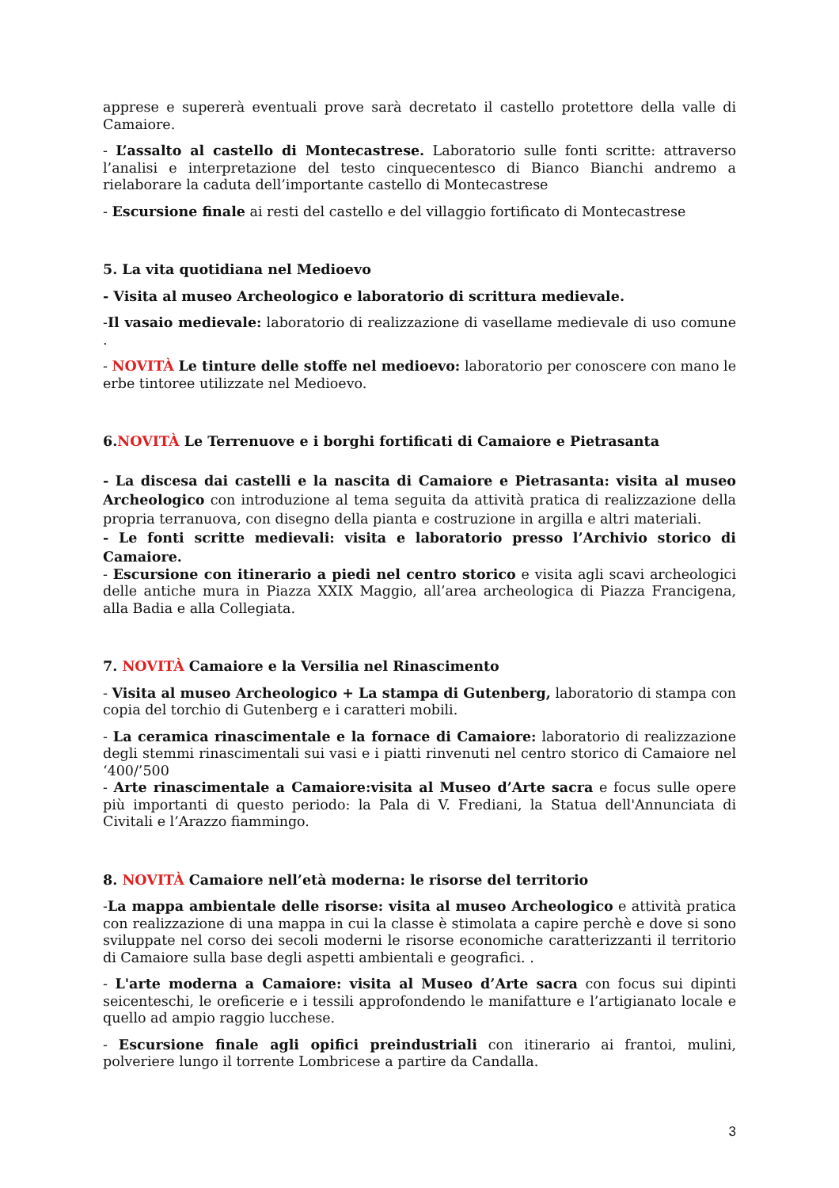apprese e supererà eventuali prove sarà decretato il castello protettore della valle di Camaiore.
- L’assalto al castello di Montecastrese. Laboratorio sulle fonti scritte: attraverso l’analisi e interpretazione del testo cinquecentesco di Bianco Bianchi andremo a rielaborare la caduta dell’importante castello di Montecastrese
- Escursione finale ai resti del castello e del villaggio fortificato di Montecastrese
5. La vita quotidiana nel Medioevo
- Visita al museo Archeologico e laboratorio di scrittura medievale.
-Il vasaio medievale: laboratorio di realizzazione di vasellame medievale di uso comune .
- NOVITÀ Le tinture delle stoffe nel medioevo: laboratorio per conoscere con mano le erbe tintoree utilizzate nel Medioevo.
6.NOVITÀ Le Terrenuove e i borghi fortificati di Camaiore e Pietrasanta
- La discesa dai castelli e la nascita di Camaiore e Pietrasanta: visita al museo Archeologico con introduzione al tema seguita da attività pratica di realizzazione della propria terranuova, con disegno della pianta e costruzione in argilla e altri materiali.
- Le fonti scritte medievali: visita e laboratorio presso l’Archivio storico di Camaiore.
- Escursione con itinerario a piedi nel centro storico e visita agli scavi archeologici delle antiche mura in Piazza XXIX Maggio, all’area archeologica di Piazza Francigena, alla Badia e alla Collegiata.
7. NOVITÀ Camaiore e la Versilia nel Rinascimento
- Visita al museo Archeologico + La stampa di Gutenberg, laboratorio di stampa con copia del torchio di Gutenberg e i caratteri mobili.
- La ceramica rinascimentale e la fornace di Camaiore: laboratorio di realizzazione degli stemmi rinascimentali sui vasi e i piatti rinvenuti nel centro storico di Camaiore nel ‘400/’500
- Arte rinascimentale a Camaiore:visita al Museo d’Arte sacra e focus sulle opere più importanti di questo periodo: la Pala di V. Frediani, la Statua dell'Annunciata di Civitali e l’Arazzo fiammingo.
8. NOVITÀ Camaiore nell’età moderna: le risorse del territorio
-La mappa ambientale delle risorse: visita al museo Archeologico e attività pratica con realizzazione di una mappa in cui la classe è stimolata a capire perchè e dove si sono sviluppate nel corso dei secoli moderni le risorse economiche caratterizzanti il territorio di Camaiore sulla base degli aspetti ambientali e geografici. .
- L'arte moderna a Camaiore: visita al Museo d’Arte sacra con focus sui dipinti seicenteschi, le oreficerie e i tessili approfondendo le manifatture e l’artigianato locale e quello ad ampio raggio lucchese.
- Escursione finale agli opifici preindustriali con itinerario ai frantoi, mulini, polveriere lungo il torrente Lombricese a partire da Candalla.
3